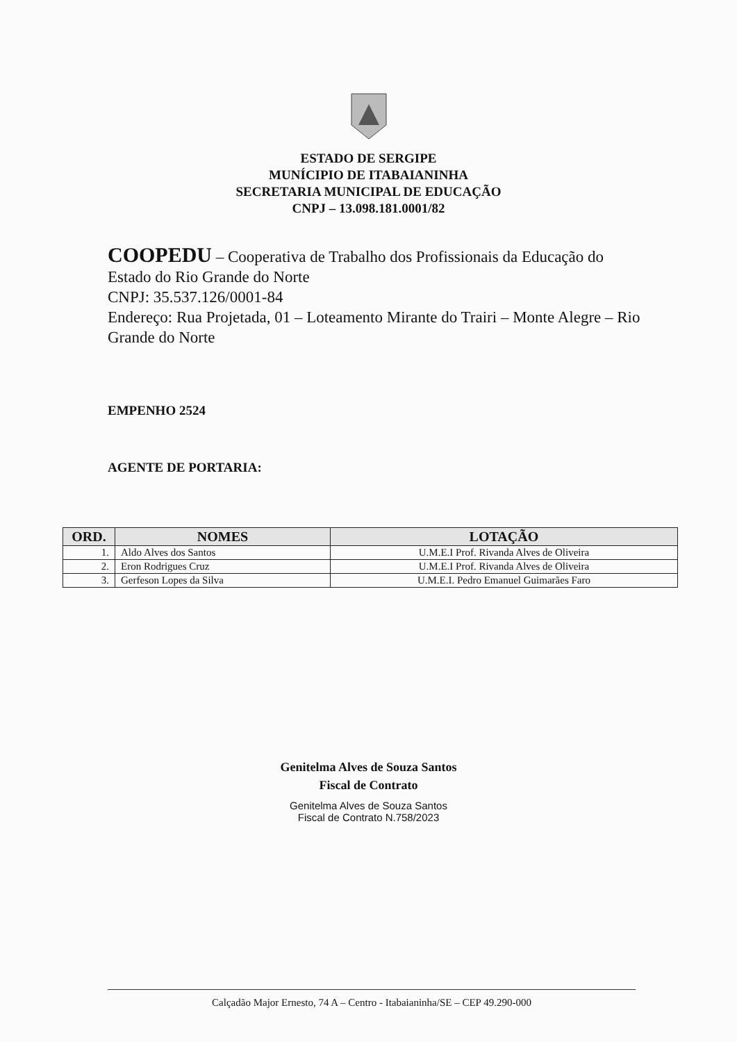ESTADO DE SERGIPE
MUNÍCIPIO DE ITABAIANINHA
SECRETARIA MUNICIPAL DE EDUCAÇÃO
CNPJ – 13.098.181.0001/82
COOPEDU – Cooperativa de Trabalho dos Profissionais da Educação do Estado do Rio Grande do Norte
CNPJ: 35.537.126/0001-84
Endereço: Rua Projetada, 01 – Loteamento Mirante do Trairi – Monte Alegre – Rio Grande do Norte
EMPENHO 2524
AGENTE DE PORTARIA:
| ORD. | NOMES | LOTAÇÃO |
| --- | --- | --- |
| 1. | Aldo Alves dos Santos | U.M.E.I Prof. Rivanda Alves de Oliveira |
| 2. | Eron Rodrigues Cruz | U.M.E.I Prof. Rivanda Alves de Oliveira |
| 3. | Gerfeson Lopes da Silva | U.M.E.I. Pedro Emanuel Guimarães Faro |
Genitelma Alves de Souza Santos
Fiscal de Contrato
Genitelma Alves de Souza Santos
Fiscal de Contrato N.758/2023
Calçadão Major Ernesto, 74 A – Centro - Itabaianinha/SE – CEP 49.290-000